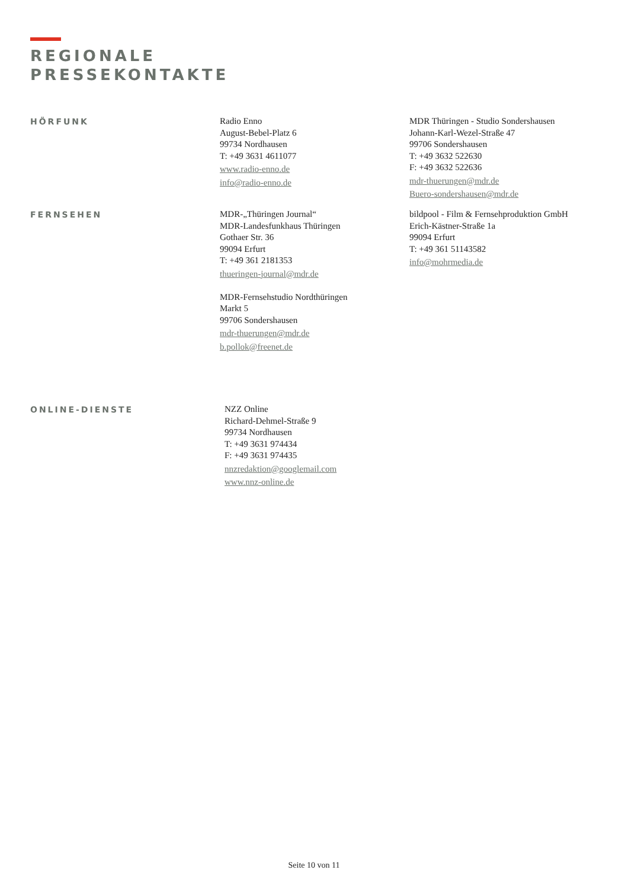REGIONALE
PRESSEKONTAKTE
HÖRFUNK
Radio Enno
August-Bebel-Platz 6
99734 Nordhausen
T: +49 3631 4611077
www.radio-enno.de
info@radio-enno.de
MDR Thüringen - Studio Sondershausen
Johann-Karl-Wezel-Straße 47
99706 Sondershausen
T: +49 3632 522630
F: +49 3632 522636
mdr-thuerungen@mdr.de
Buero-sondershausen@mdr.de
FERNSEHEN
MDR-„Thüringen Journal“
MDR-Landesfunkhaus Thüringen
Gothaer Str. 36
99094 Erfurt
T: +49 361 2181353
thueringen-journal@mdr.de
MDR-Fernsehstudio Nordthüringen
Markt 5
99706 Sondershausen
mdr-thuerungen@mdr.de
b.pollok@freenet.de
bildpool - Film & Fernsehproduktion GmbH
Erich-Kästner-Straße 1a
99094 Erfurt
T: +49 361 51143582
info@mohrmedia.de
ONLINE-DIENSTE
NZZ Online
Richard-Dehmel-Straße 9
99734 Nordhausen
T: +49 3631 974434
F: +49 3631 974435
nnzredaktion@googlemail.com
www.nnz-online.de
Seite 10 von 11